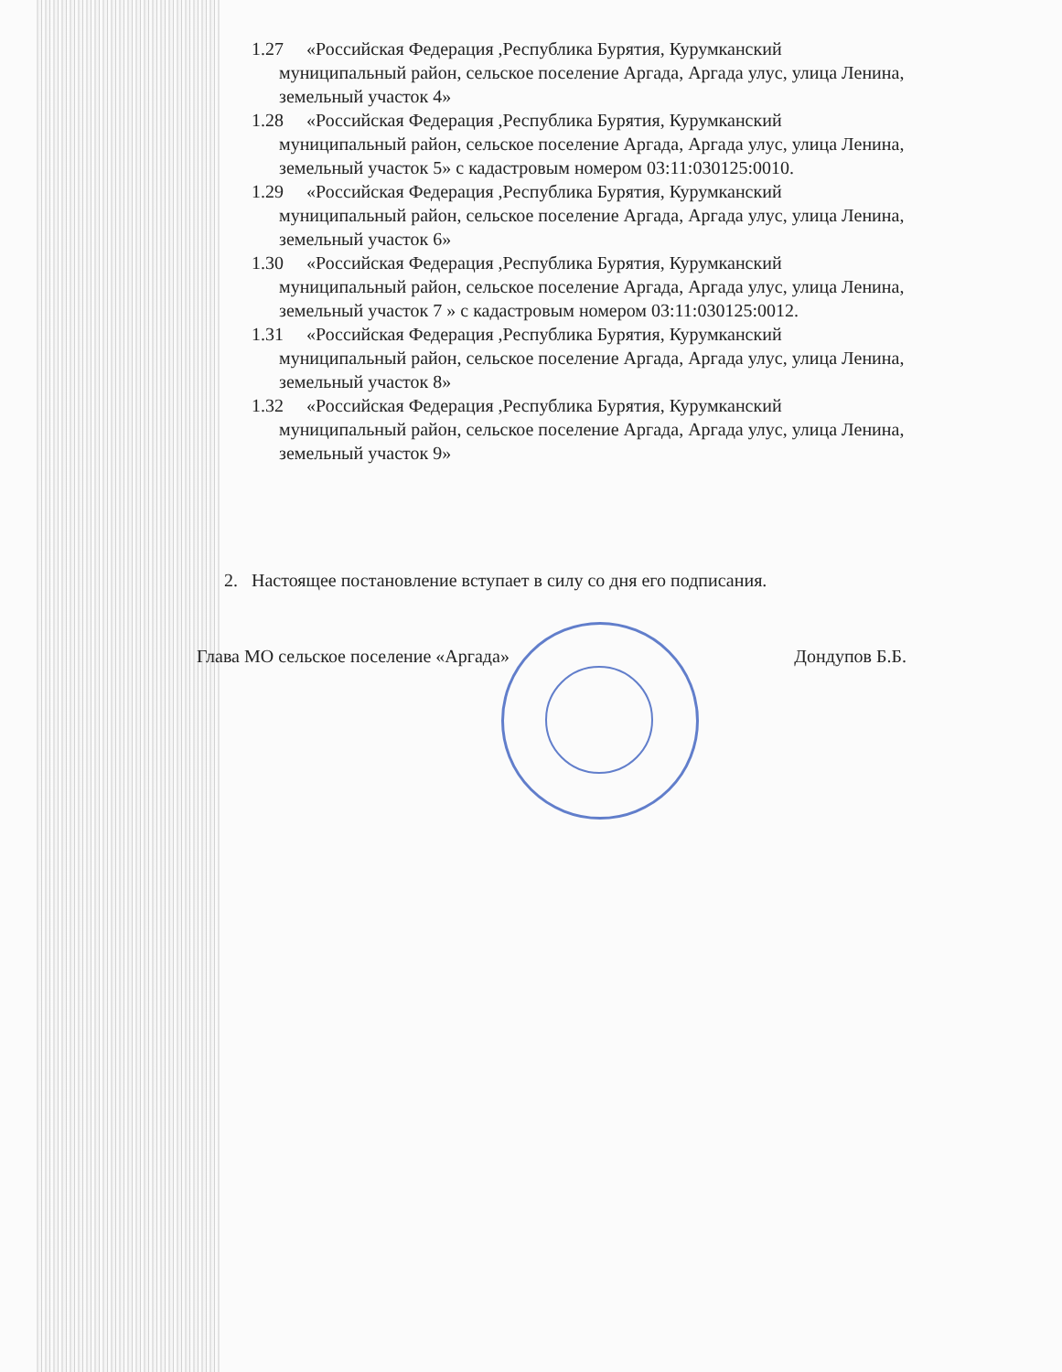1.27 «Российская Федерация ,Республика Бурятия, Курумканский
муниципальный район, сельское поселение Аргада, Аргада улус, улица Ленина, земельный участок 4»
1.28 «Российская Федерация ,Республика Бурятия, Курумканский
муниципальный район, сельское поселение Аргада, Аргада улус, улица Ленина, земельный участок 5» с кадастровым номером 03:11:030125:0010.
1.29 «Российская Федерация ,Республика Бурятия, Курумканский
муниципальный район, сельское поселение Аргада, Аргада улус, улица Ленина, земельный участок 6»
1.30 «Российская Федерация ,Республика Бурятия, Курумканский
муниципальный район, сельское поселение Аргада, Аргада улус, улица Ленина, земельный участок 7 » с кадастровым номером 03:11:030125:0012.
1.31 «Российская Федерация ,Республика Бурятия, Курумканский
муниципальный район, сельское поселение Аргада, Аргада улус, улица Ленина, земельный участок 8»
1.32 «Российская Федерация ,Республика Бурятия, Курумканский
муниципальный район, сельское поселение Аргада, Аргада улус, улица Ленина, земельный участок 9»
2. Настоящее постановление вступает в силу со дня его подписания.
Глава МО сельское поселение «Аргада» Дондупов Б.Б.